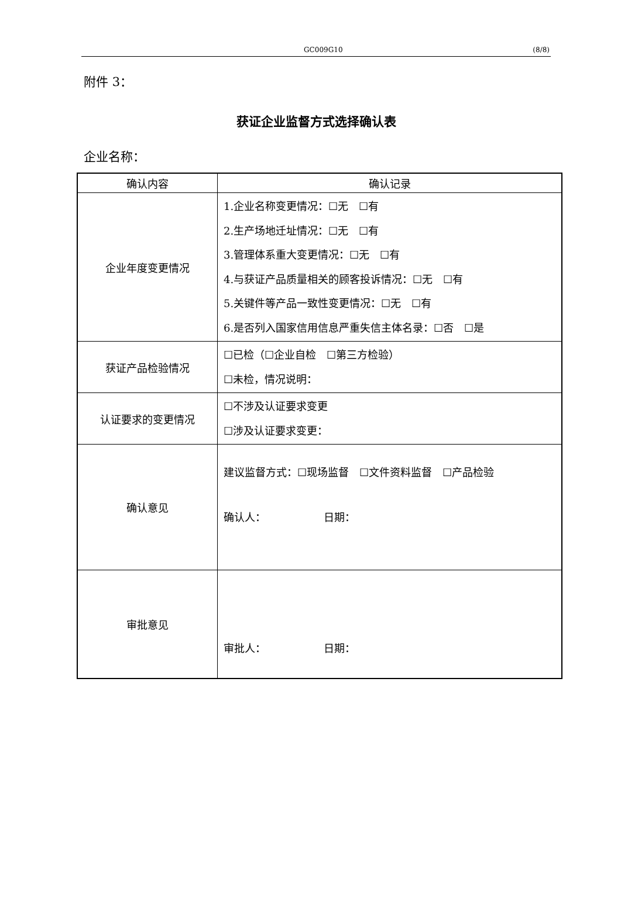GC009G10 (8/8)
附件 3：
获证企业监督方式选择确认表
企业名称：
| 确认内容 | 确认记录 |
| --- | --- |
| 企业年度变更情况 | 1.企业名称变更情况：☐无 ☐有 2.生产场地迁址情况：☐无 ☐有 3.管理体系重大变更情况：☐无 ☐有 4.与获证产品质量相关的顾客投诉情况：☐无 ☐有 5.关键件等产品一致性变更情况：☐无 ☐有 6.是否列入国家信用信息严重失信主体名录：☐否 ☐是 |
| 获证产品检验情况 | ☐已检（☐企业自检 ☐第三方检验） ☐未检，情况说明： |
| 认证要求的变更情况 | ☐不涉及认证要求变更 ☐涉及认证要求变更： |
| 确认意见 | 建议监督方式：☐现场监督 ☐文件资料监督 ☐产品检验 确认人： 日期： |
| 审批意见 | 审批人： 日期： |